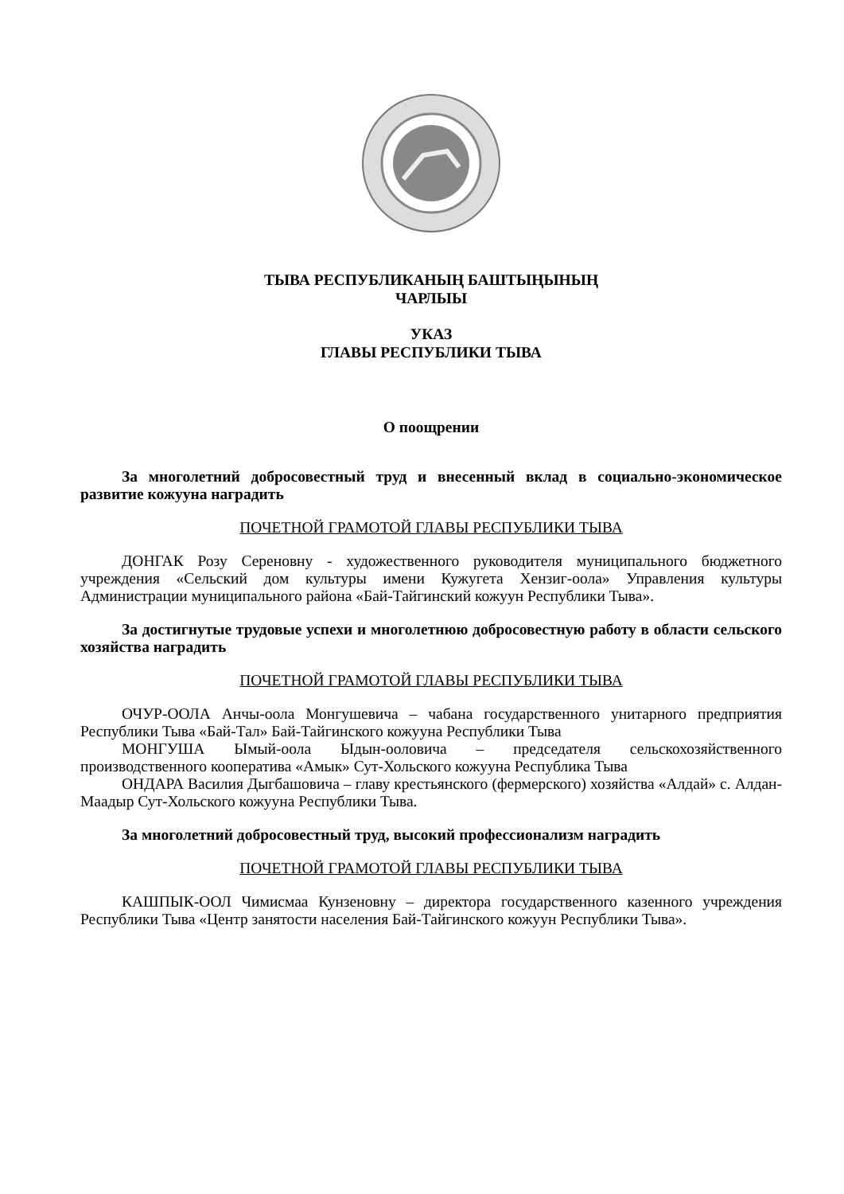ТЫВА РЕСПУБЛИКАНЫҢ БАШТЫҢЫНЫҢ
ЧАРЛЫЫ
УКАЗ
ГЛАВЫ РЕСПУБЛИКИ ТЫВА
О поощрении
За многолетний добросовестный труд и внесенный вклад в социально-экономическое развитие кожууна наградить
ПОЧЕТНОЙ ГРАМОТОЙ ГЛАВЫ РЕСПУБЛИКИ ТЫВА
ДОНГАК Розу Сереновну - художественного руководителя муниципального бюджетного учреждения «Сельский дом культуры имени Кужугета Хензиг-оола» Управления культуры Администрации муниципального района «Бай-Тайгинский кожуун Республики Тыва».
За достигнутые трудовые успехи и многолетнюю добросовестную работу в области сельского хозяйства наградить
ПОЧЕТНОЙ ГРАМОТОЙ ГЛАВЫ РЕСПУБЛИКИ ТЫВА
ОЧУР-ООЛА Анчы-оола Монгушевича – чабана государственного унитарного предприятия Республики Тыва «Бай-Тал» Бай-Тайгинского кожууна Республики Тыва
МОНГУША Ымый-оола Ыдын-ооловича – председателя сельскохозяйственного производственного кооператива «Амык» Сут-Хольского кожууна Республика Тыва
ОНДАРА Василия Дыгбашовича – главу крестьянского (фермерского) хозяйства «Алдай» с. Алдан-Маадыр Сут-Хольского кожууна Республики Тыва.
За многолетний добросовестный труд, высокий профессионализм наградить
ПОЧЕТНОЙ ГРАМОТОЙ ГЛАВЫ РЕСПУБЛИКИ ТЫВА
КАШПЫК-ООЛ Чимисмаа Кунзеновну – директора государственного казенного учреждения Республики Тыва «Центр занятости населения Бай-Тайгинского кожуун Республики Тыва».